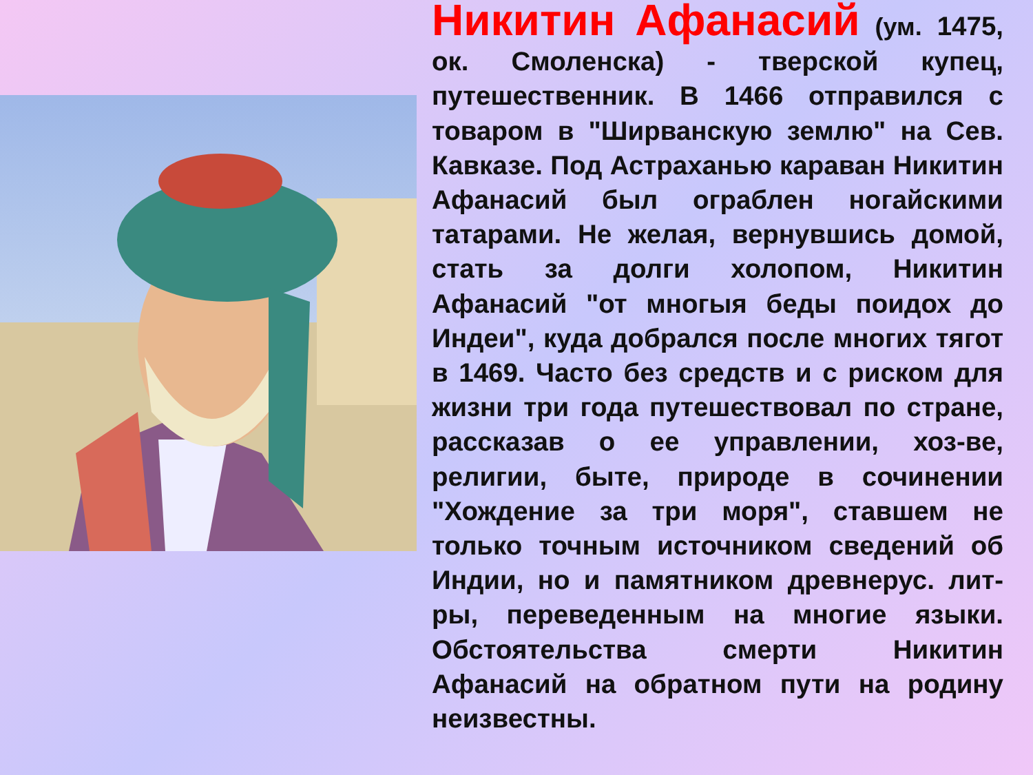Никитин Афанасий (ум. 1475, ок. Смоленска) - тверской купец, путешественник. В 1466 отправился с товаром в "Ширванскую землю" на Сев. Кавказе. Под Астраханью караван Никитин Афанасий был ограблен ногайскими татарами. Не желая, вернувшись домой, стать за долги холопом, Никитин Афанасий "от многыя беды поидох до Индеи", куда добрался после многих тягот в 1469. Часто без средств и с риском для жизни три года путешествовал по стране, рассказав о ее управлении, хоз-ве, религии, быте, природе в сочинении "Хождение за три моря", ставшем не только точным источником сведений об Индии, но и памятником древнерус. лит-ры, переведенным на многие языки. Обстоятельства смерти Никитин Афанасий на обратном пути на родину неизвестны.